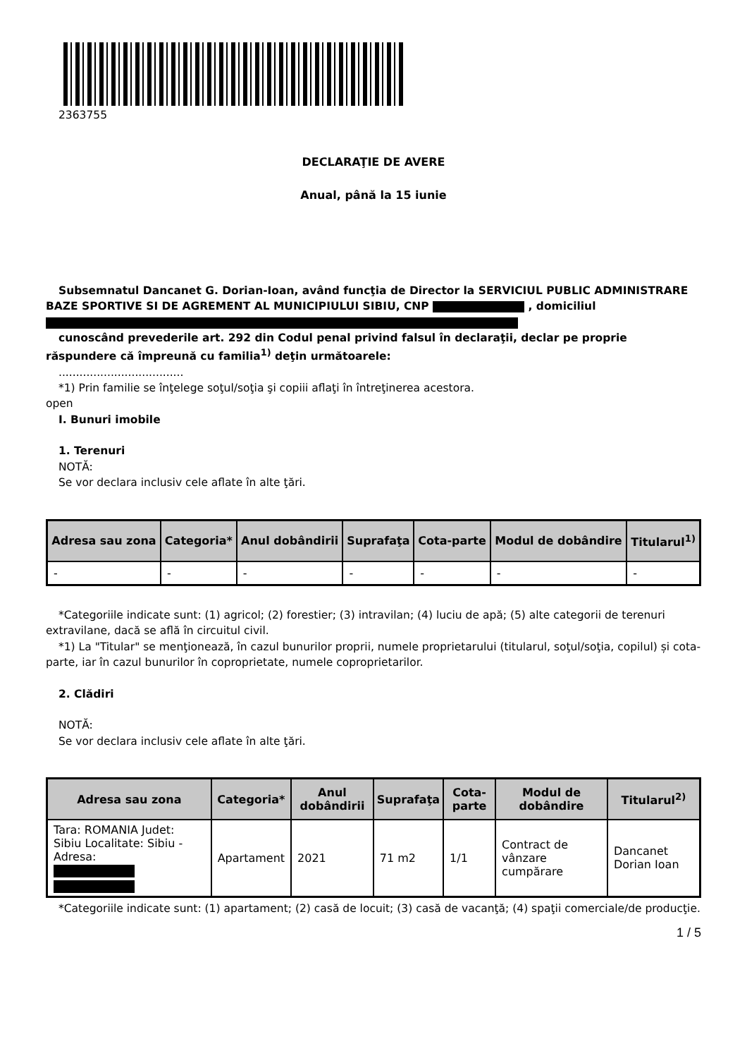2363755
DECLARAŢIE DE AVERE
Anual, până la 15 iunie
Subsemnatul Dancanet G. Dorian-Ioan, având funcţia de Director la SERVICIUL PUBLIC ADMINISTRARE BAZE SPORTIVE SI DE AGREMENT AL MUNICIPIULUI SIBIU, CNP , domiciliul
cunoscând prevederile art. 292 din Codul penal privind falsul în declaraţii, declar pe proprie răspundere că împreună cu familia<sup>1)</sup> deţin următoarele:
....................................
*1) Prin familie se înţelege soţul/soţia şi copiii aflaţi în întreţinerea acestora.
open
I. Bunuri imobile
1. Terenuri
NOTĂ:
Se vor declara inclusiv cele aflate în alte ţări.
| Adresa sau zona | Categoria* | Anul dobândirii | Suprafaţa | Cota-parte | Modul de dobândire | Titularul<sup>1)</sup> |
| --- | --- | --- | --- | --- | --- | --- |
| - | - | - | - | - | - | - |
*Categoriile indicate sunt: (1) agricol; (2) forestier; (3) intravilan; (4) luciu de apă; (5) alte categorii de terenuri extravilane, dacă se află în circuitul civil.
*1) La "Titular" se menţionează, în cazul bunurilor proprii, numele proprietarului (titularul, soţul/soţia, copilul) și cota-parte, iar în cazul bunurilor în coproprietate, numele coproprietarilor.
2. Clădiri
NOTĂ:
Se vor declara inclusiv cele aflate în alte ţări.
| Adresa sau zona | Categoria* | Anul dobândirii | Suprafaţa | Cota-parte | Modul de dobândire | Titularul<sup>2)</sup> |
| --- | --- | --- | --- | --- | --- | --- |
| Tara: ROMANIA Judet: Sibiu Localitate: Sibiu - Adresa: | Apartament | 2021 | 71 m2 | 1/1 | Contract de vânzare cumpărare | Dancanet Dorian Ioan |
*Categoriile indicate sunt: (1) apartament; (2) casă de locuit; (3) casă de vacanţă; (4) spaţii comerciale/de producţie.
1 / 5